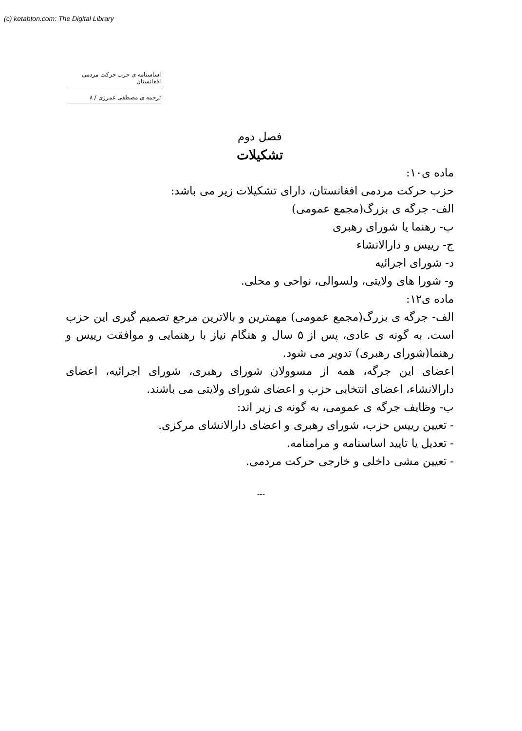(c) ketabton.com: The Digital Library
اساسنامه ی حزب حرکت مردمی افغانستان
ترجمه ی مصطفی عمرزی / ۸
فصل دوم
تشکیلات
ماده ی۱۰:
حزب حرکت مردمی افغانستان، دارای تشکیلات زیر می باشد:
الف- جرگه ی بزرگ(مجمع عمومی)
ب- رهنما یا شورای رهبری
ج- رییس و دارالانشاء
د- شورای اجرائیه
و- شورا های ولایتی، ولسوالی، نواحی و محلی.
ماده ی۱۲:
الف- جرگه ی بزرگ(مجمع عمومی) مهمترین و بالاترین مرجع تصمیم گیری این حزب است. به گونه ی عادی، پس از ۵ سال و هنگام نیاز با رهنمایی و موافقت رییس و رهنما(شورای رهبری) تدویر می شود.
اعضای این جرگه، همه از مسوولان شورای رهبری، شورای اجرائیه، اعضای دارالانشاء، اعضای انتخابی حزب و اعضای شورای ولایتی می باشند.
ب- وظایف جرگه ی عمومی، به گونه ی زیر اند:
- تعیین رییس حزب، شورای رهبری و اعضای دارالانشای مرکزی.
- تعدیل یا تایید اساسنامه و مرامنامه.
- تعیین مشی داخلی و خارجی حرکت مردمی.
---